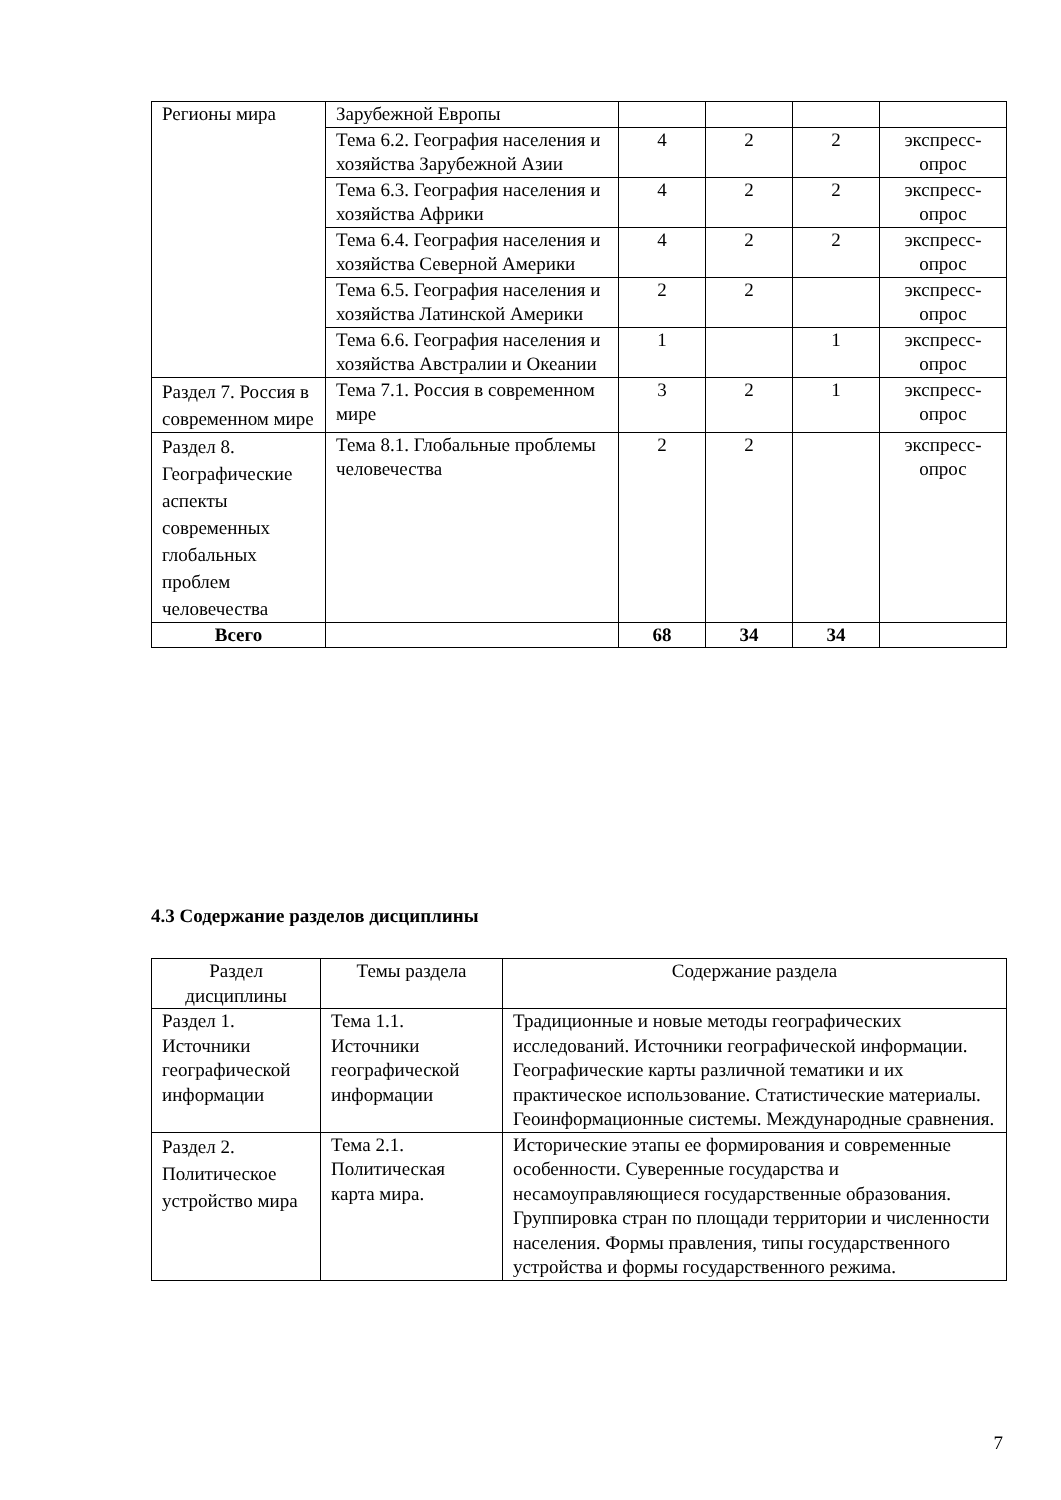| Регионы мира | Зарубежной Европы | | | | |
| | Тема 6.2. География населения и хозяйства Зарубежной Азии | 4 | 2 | 2 | экспресс-опрос |
| | Тема 6.3. География населения и хозяйства Африки | 4 | 2 | 2 | экспресс-опрос |
| | Тема 6.4. География населения и хозяйства Северной Америки | 4 | 2 | 2 | экспресс-опрос |
| | Тема 6.5. География населения и хозяйства Латинской Америки | 2 | 2 | | экспресс-опрос |
| | Тема 6.6. География населения и хозяйства Австралии и Океании | 1 | | 1 | экспресс-опрос |
| Раздел 7. Россия в современном мире | Тема 7.1. Россия в современном мире | 3 | 2 | 1 | экспресс-опрос |
| Раздел 8. Географические аспекты современных глобальных проблем человечества | Тема 8.1. Глобальные проблемы человечества | 2 | 2 | | экспресс-опрос |
| Всего | | 68 | 34 | 34 | |
4.3 Содержание разделов дисциплины
| Раздел дисциплины | Темы раздела | Содержание раздела |
| --- | --- | --- |
| Раздел 1. Источники географической информации | Тема 1.1. Источники географической информации | Традиционные и новые методы географических исследований. Источники географической информации. Географические карты различной тематики и их практическое использование. Статистические материалы. Геоинформационные системы. Международные сравнения. |
| Раздел 2. Политическое устройство мира | Тема 2.1. Политическая карта мира. | Исторические этапы ее формирования и современные особенности. Суверенные государства и несамоуправляющиеся государственные образования. Группировка стран по площади территории и численности населения. Формы правления, типы государственного устройства и формы государственного режима. |
7